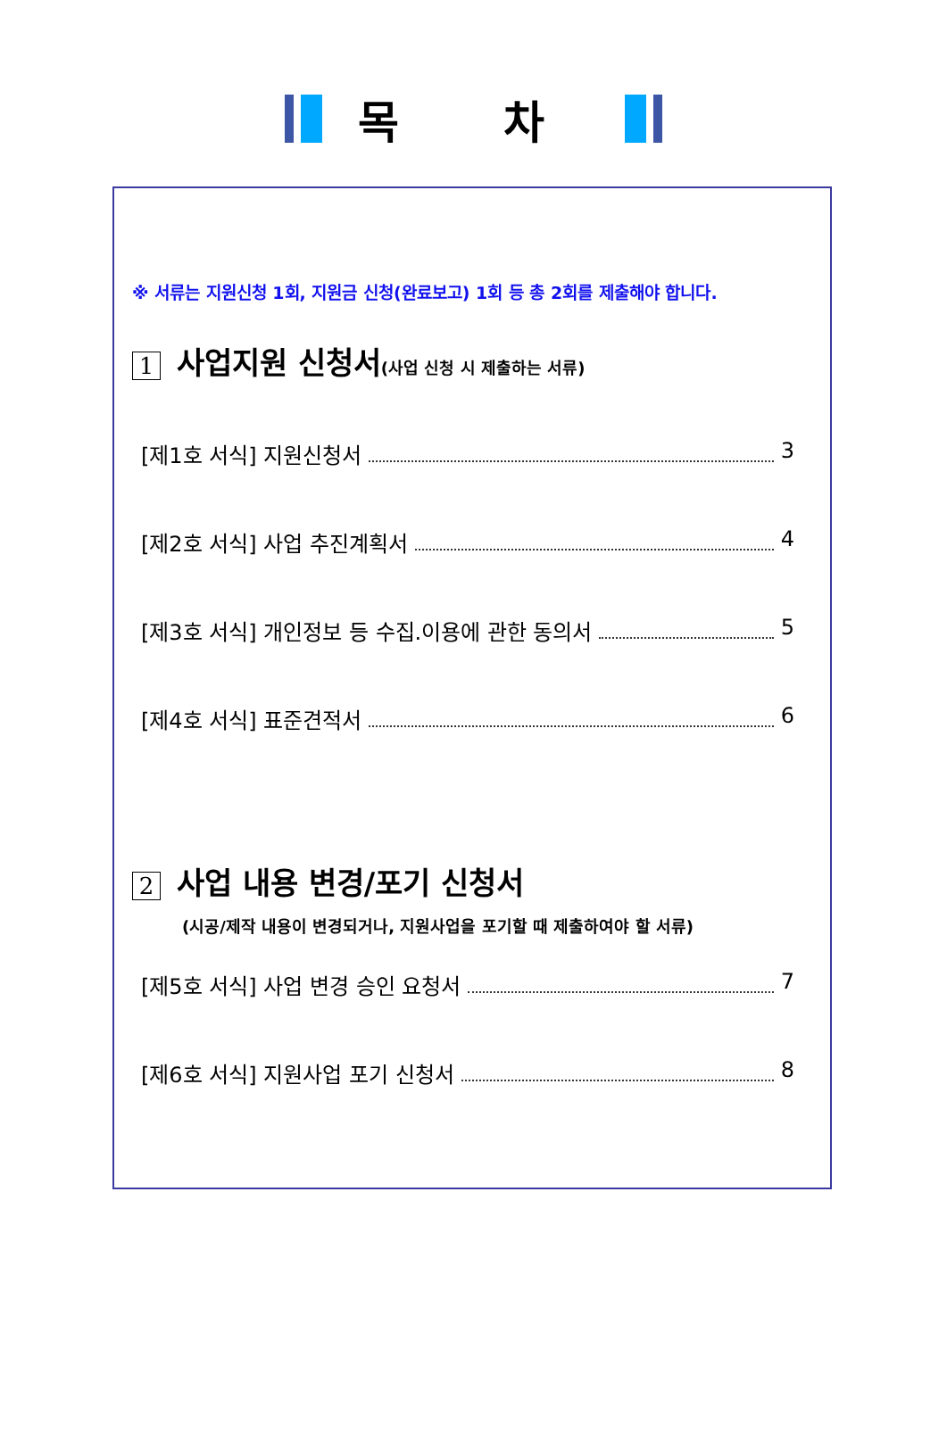목 차
※ 서류는 지원신청 1회, 지원금 신청(완료보고) 1회 등 총 2회를 제출해야 합니다.
1 사업지원 신청서(사업 신청 시 제출하는 서류)
[제1호 서식] 지원신청서 3
[제2호 서식] 사업 추진계획서 4
[제3호 서식] 개인정보 등 수집.이용에 관한 동의서 5
[제4호 서식] 표준견적서 6
2 사업 내용 변경/포기 신청서
(시공/제작 내용이 변경되거나, 지원사업을 포기할 때 제출하여야 할 서류)
[제5호 서식] 사업 변경 승인 요청서 7
[제6호 서식] 지원사업 포기 신청서 8